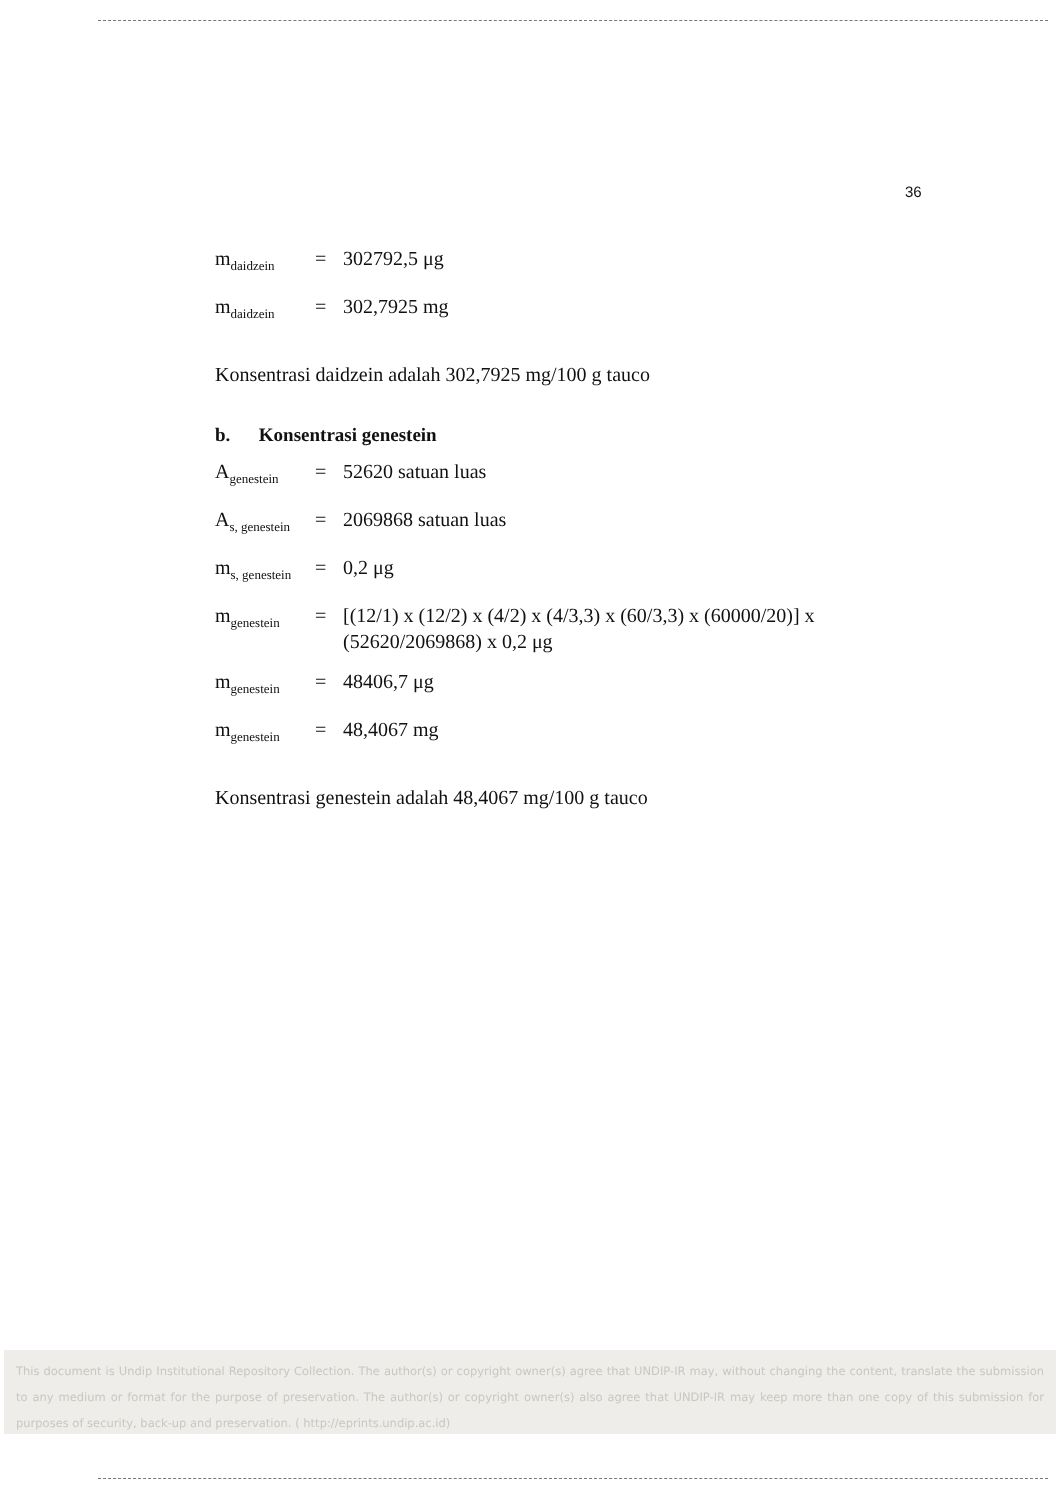36
m<sub>daidzein</sub> = 302792,5 μg
m<sub>daidzein</sub> = 302,7925 mg
Konsentrasi daidzein adalah 302,7925 mg/100 g tauco
b. Konsentrasi genestein
A<sub>genestein</sub> = 52620 satuan luas
A<sub>s, genestein</sub> = 2069868 satuan luas
m<sub>s, genestein</sub> = 0,2 μg
m<sub>genestein</sub> = [(12/1) x (12/2) x (4/2) x (4/3,3) x (60/3,3) x (60000/20)] x (52620/2069868) x 0,2 μg
m<sub>genestein</sub> = 48406,7 μg
m<sub>genestein</sub> = 48,4067 mg
Konsentrasi genestein adalah 48,4067 mg/100 g tauco
This document is Undip Institutional Repository Collection. The author(s) or copyright owner(s) agree that UNDIP-IR may, without changing the content, translate the submission to any medium or format for the purpose of preservation. The author(s) or copyright owner(s) also agree that UNDIP-IR may keep more than one copy of this submission for purposes of security, back-up and preservation. ( http://eprints.undip.ac.id)